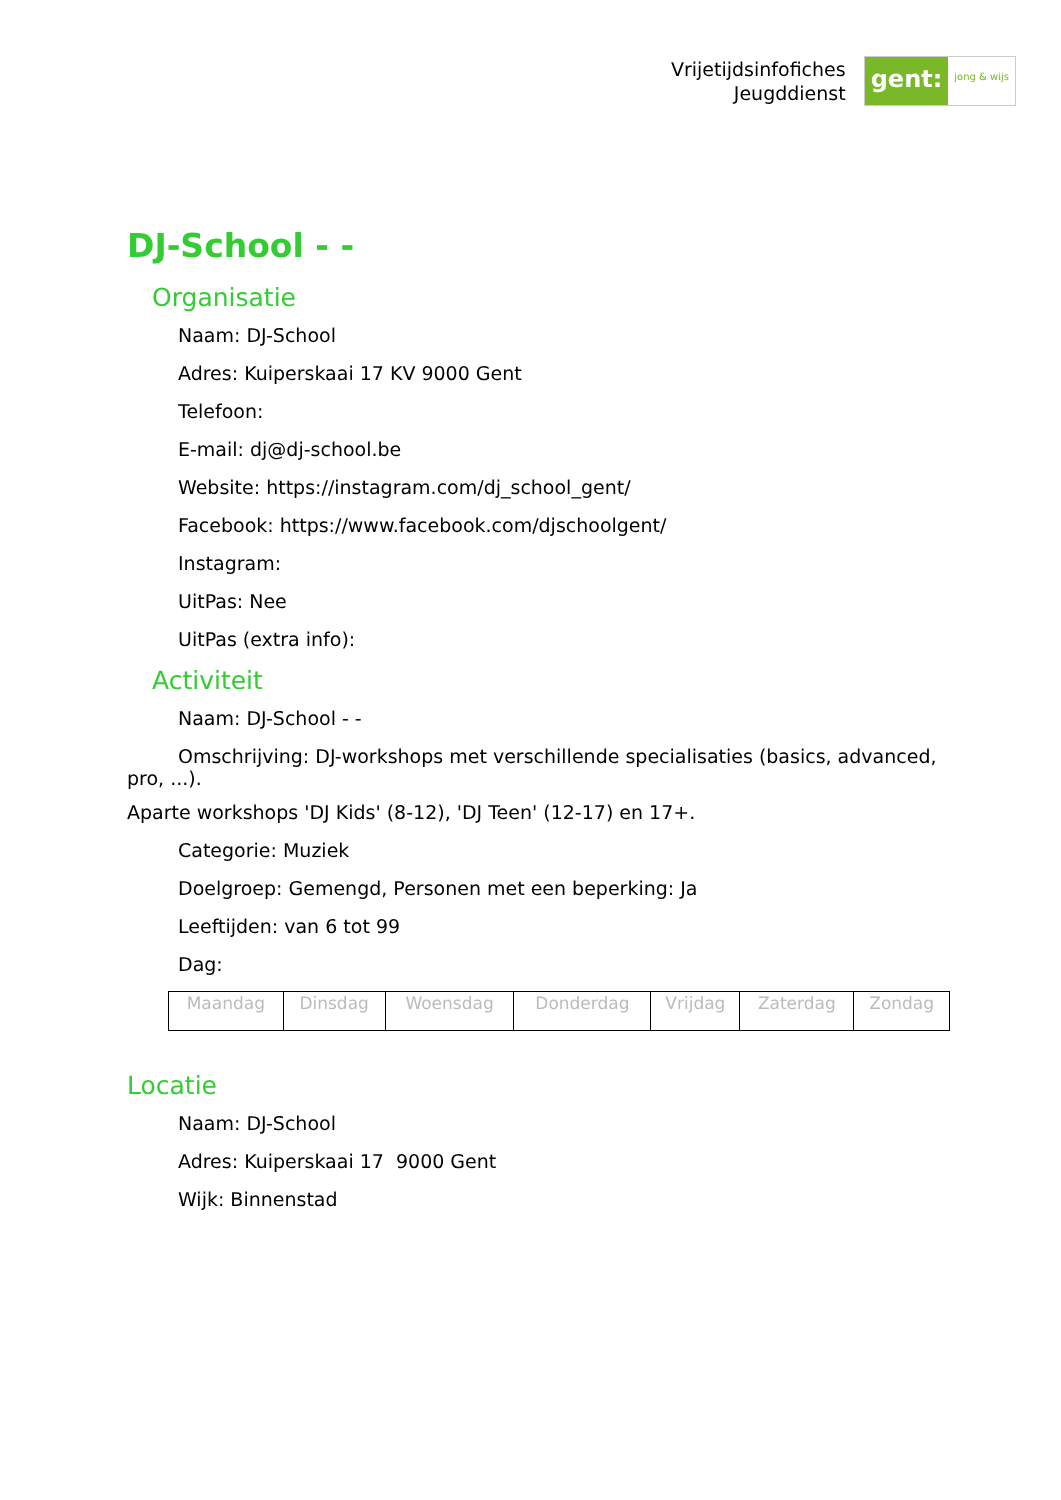Vrijetijdsinfofiches
Jeugddienst
gent:
jong & wijs
DJ-School - -
Organisatie
Naam: DJ-School
Adres: Kuiperskaai 17 KV 9000 Gent
Telefoon:
E-mail: dj@dj-school.be
Website: https://instagram.com/dj_school_gent/
Facebook: https://www.facebook.com/djschoolgent/
Instagram:
UitPas: Nee
UitPas (extra info):
Activiteit
Naam: DJ-School - -
Omschrijving: DJ-workshops met verschillende specialisaties (basics, advanced, pro, ...).
Aparte workshops 'DJ Kids' (8-12), 'DJ Teen' (12-17) en 17+.
Categorie: Muziek
Doelgroep: Gemengd, Personen met een beperking: Ja
Leeftijden: van 6 tot 99
Dag:
| Maandag | Dinsdag | Woensdag | Donderdag | Vrijdag | Zaterdag | Zondag |
Locatie
Naam: DJ-School
Adres: Kuiperskaai 17 9000 Gent
Wijk: Binnenstad